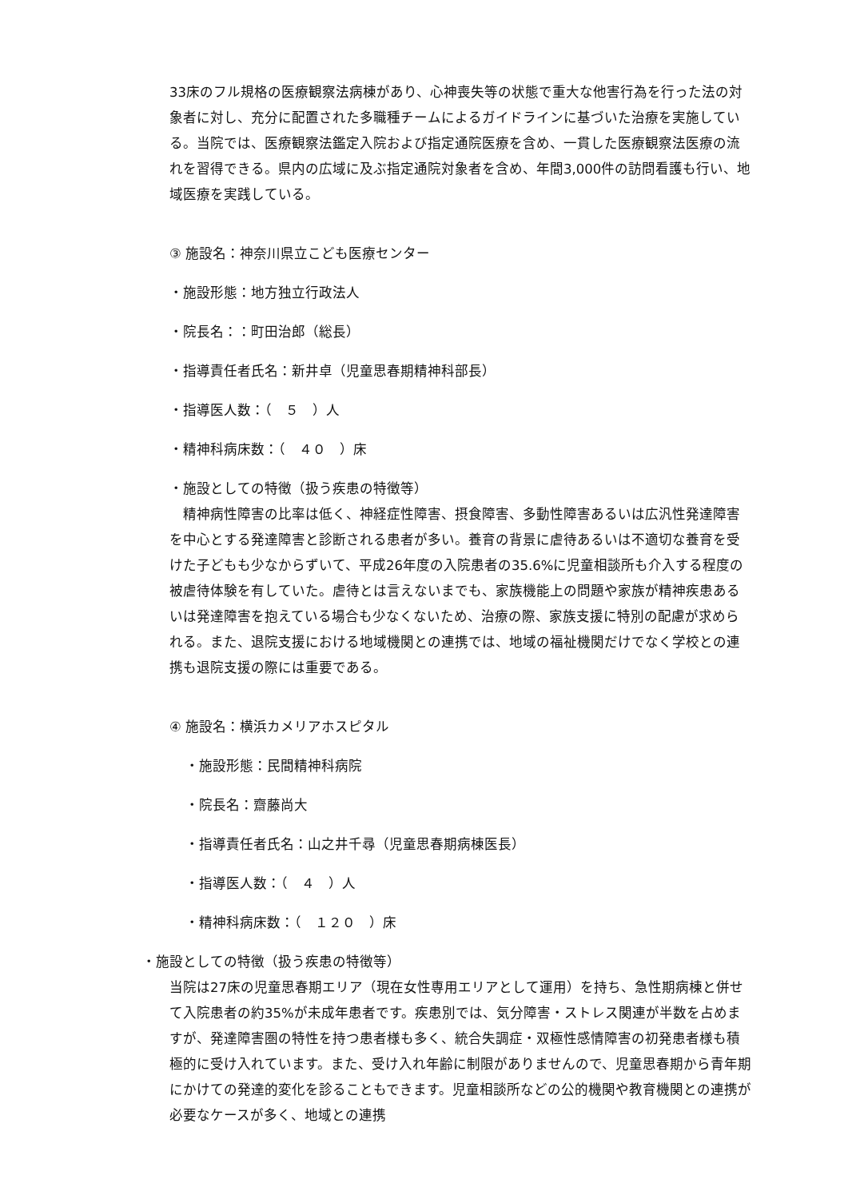33床のフル規格の医療観察法病棟があり、心神喪失等の状態で重大な他害行為を行った法の対象者に対し、充分に配置された多職種チームによるガイドラインに基づいた治療を実施している。当院では、医療観察法鑑定入院および指定通院医療を含め、一貫した医療観察法医療の流れを習得できる。県内の広域に及ぶ指定通院対象者を含め、年間3,000件の訪問看護も行い、地域医療を実践している。
③ 施設名：神奈川県立こども医療センター
・施設形態：地方独立行政法人
・院長名：：町田治郎（総長）
・指導責任者氏名：新井卓（児童思春期精神科部長）
・指導医人数：（　５　）人
・精神科病床数：（　４０　）床
・施設としての特徴（扱う疾患の特徴等）
　精神病性障害の比率は低く、神経症性障害、摂食障害、多動性障害あるいは広汎性発達障害を中心とする発達障害と診断される患者が多い。養育の背景に虐待あるいは不適切な養育を受けた子どもも少なからずいて、平成26年度の入院患者の35.6%に児童相談所も介入する程度の被虐待体験を有していた。虐待とは言えないまでも、家族機能上の問題や家族が精神疾患あるいは発達障害を抱えている場合も少なくないため、治療の際、家族支援に特別の配慮が求められる。また、退院支援における地域機関との連携では、地域の福祉機関だけでなく学校との連携も退院支援の際には重要である。
④ 施設名：横浜カメリアホスピタル
・施設形態：民間精神科病院
・院長名：齋藤尚大
・指導責任者氏名：山之井千尋（児童思春期病棟医長）
・指導医人数：（　４　）人
・精神科病床数：（　１２０　）床
・施設としての特徴（扱う疾患の特徴等）
当院は27床の児童思春期エリア（現在女性専用エリアとして運用）を持ち、急性期病棟と併せて入院患者の約35%が未成年患者です。疾患別では、気分障害・ストレス関連が半数を占めますが、発達障害圏の特性を持つ患者様も多く、統合失調症・双極性感情障害の初発患者様も積極的に受け入れています。また、受け入れ年齢に制限がありませんので、児童思春期から青年期にかけての発達的変化を診ることもできます。児童相談所などの公的機関や教育機関との連携が必要なケースが多く、地域との連携